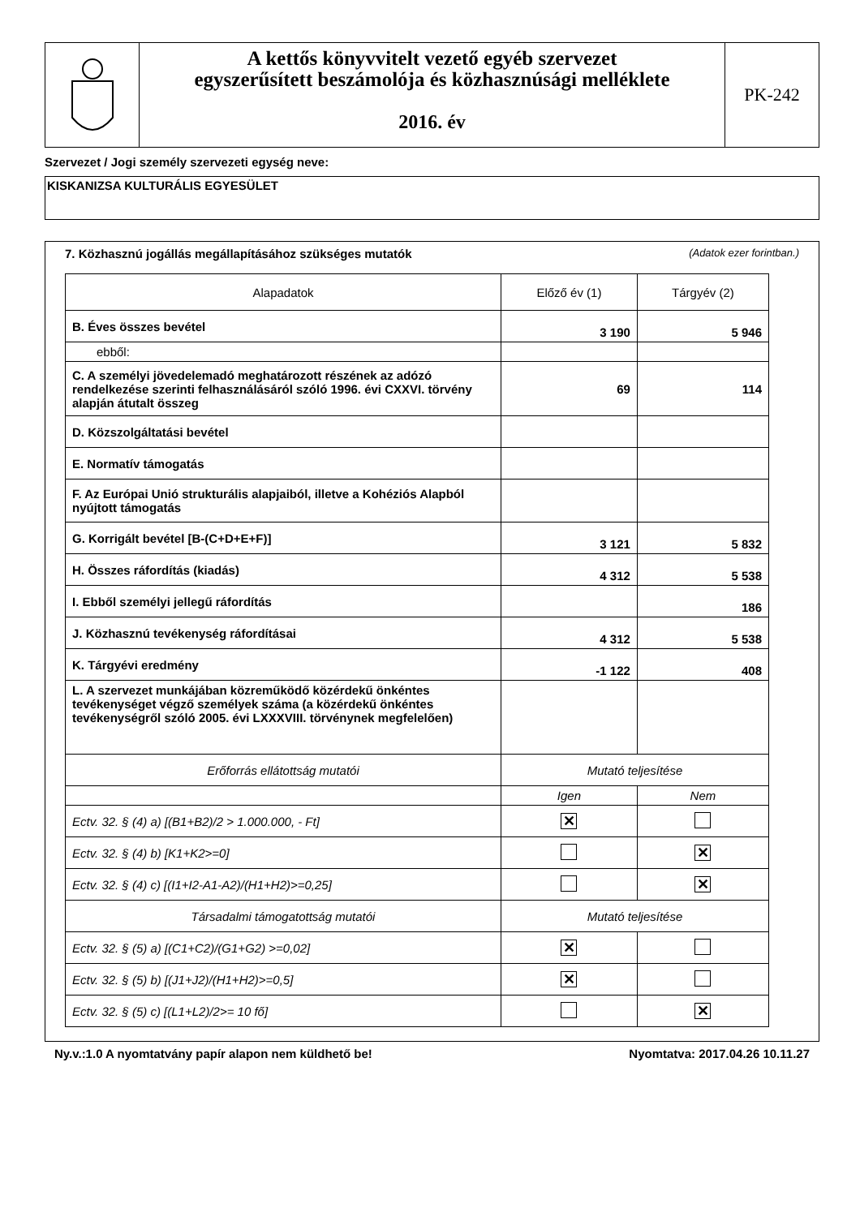A kettős könyvvitelt vezető egyéb szervezet
egyszerűsített beszámolója és közhasznúsági melléklete
2016. év
PK-242
Szervezet / Jogi személy szervezeti egység neve:
KISKANIZSA KULTURÁLIS EGYESÜLET
7. Közhasznú jogállás megállapításához szükséges mutatók (Adatok ezer forintban.)
| Alapadatok | Előző év (1) | Tárgyév (2) |
| --- | --- | --- |
| B. Éves összes bevétel | 3 190 | 5 946 |
| ebből: | | |
| C. A személyi jövedelemadó meghatározott részének az adózó rendelkezése szerinti felhasználásáról szóló 1996. évi CXXVI. törvény alapján átutalt összeg | 69 | 114 |
| D. Közszolgáltatási bevétel | | |
| E. Normatív támogatás | | |
| F. Az Európai Unió strukturális alapjaiból, illetve a Kohéziós Alapból nyújtott támogatás | | |
| G. Korrigált bevétel [B-(C+D+E+F)] | 3 121 | 5 832 |
| H. Összes ráfordítás (kiadás) | 4 312 | 5 538 |
| I. Ebből személyi jellegű ráfordítás | | 186 |
| J. Közhasznú tevékenység ráfordításai | 4 312 | 5 538 |
| K. Tárgyévi eredmény | -1 122 | 408 |
| L. A szervezet munkájában közreműködő közérdekű önkéntes tevékenységet végző személyek száma (a közérdekű önkéntes tevékenységről szóló 2005. évi LXXXVIII. törvénynek megfelelően) | | |
| Erőforrás ellátottság mutatói | Mutató teljesítése | |
| | Igen | Nem |
| Ectv. 32. § (4) a) [(B1+B2)/2 > 1.000.000, - Ft] | ✕ | |
| Ectv. 32. § (4) b) [K1+K2>=0] | | ✕ |
| Ectv. 32. § (4) c) [(I1+I2-A1-A2)/(H1+H2)>=0,25] | | ✕ |
| Társadalmi támogatottság mutatói | Mutató teljesítése | |
| Ectv. 32. § (5) a) [(C1+C2)/(G1+G2) >=0,02] | ✕ | |
| Ectv. 32. § (5) b) [(J1+J2)/(H1+H2)>=0,5] | ✕ | |
| Ectv. 32. § (5) c) [(L1+L2)/2>= 10 fő] | | ✕ |
Ny.v.:1.0 A nyomtatvány papír alapon nem küldhető be! Nyomtatva: 2017.04.26 10.11.27